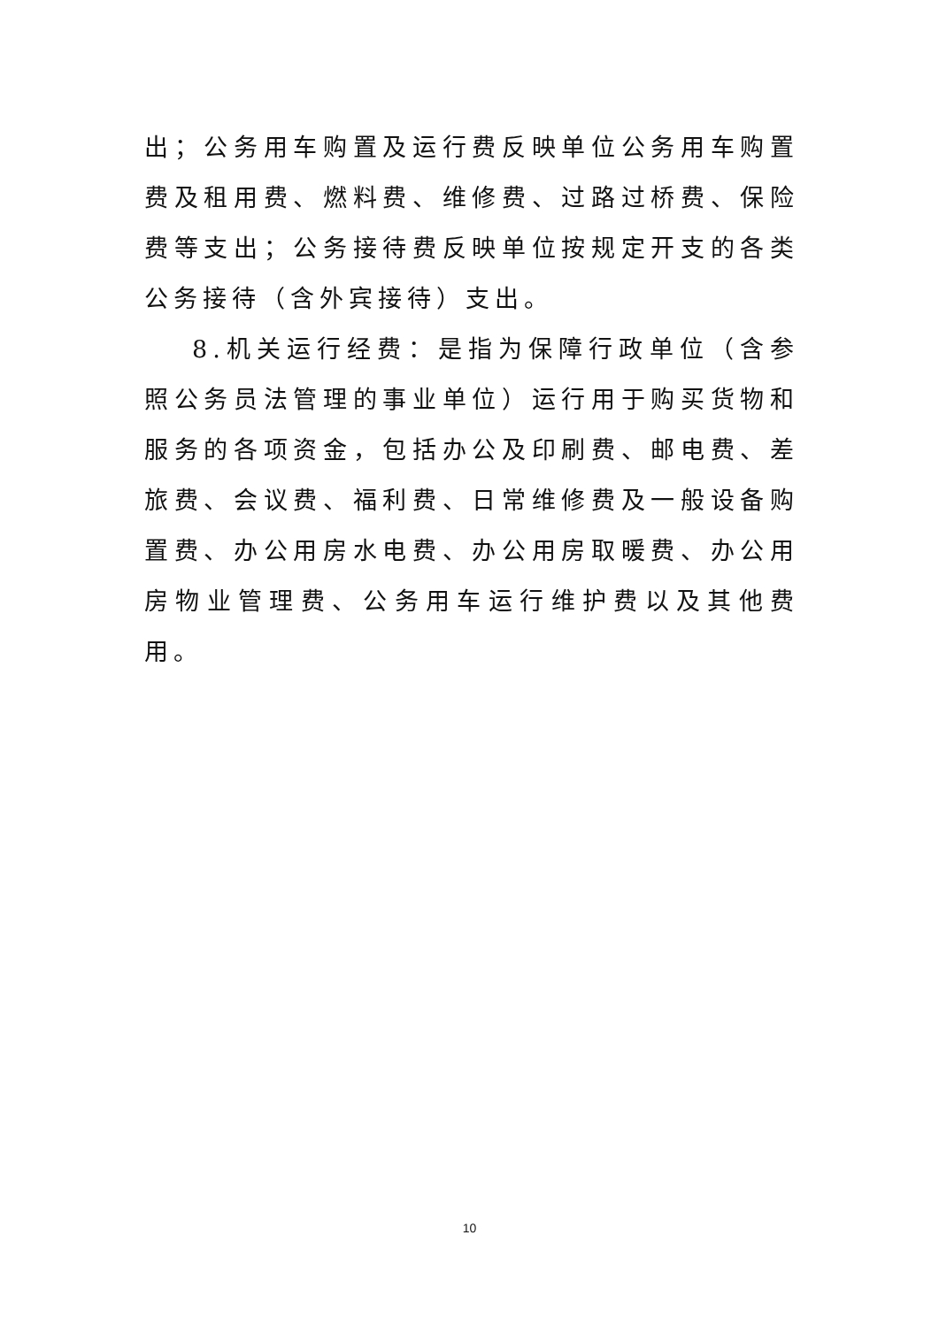出；公务用车购置及运行费反映单位公务用车购置费及租用费、燃料费、维修费、过路过桥费、保险费等支出；公务接待费反映单位按规定开支的各类公务接待（含外宾接待）支出。
8.机关运行经费：是指为保障行政单位（含参照公务员法管理的事业单位）运行用于购买货物和服务的各项资金，包括办公及印刷费、邮电费、差旅费、会议费、福利费、日常维修费及一般设备购置费、办公用房水电费、办公用房取暖费、办公用房物业管理费、公务用车运行维护费以及其他费用。
10